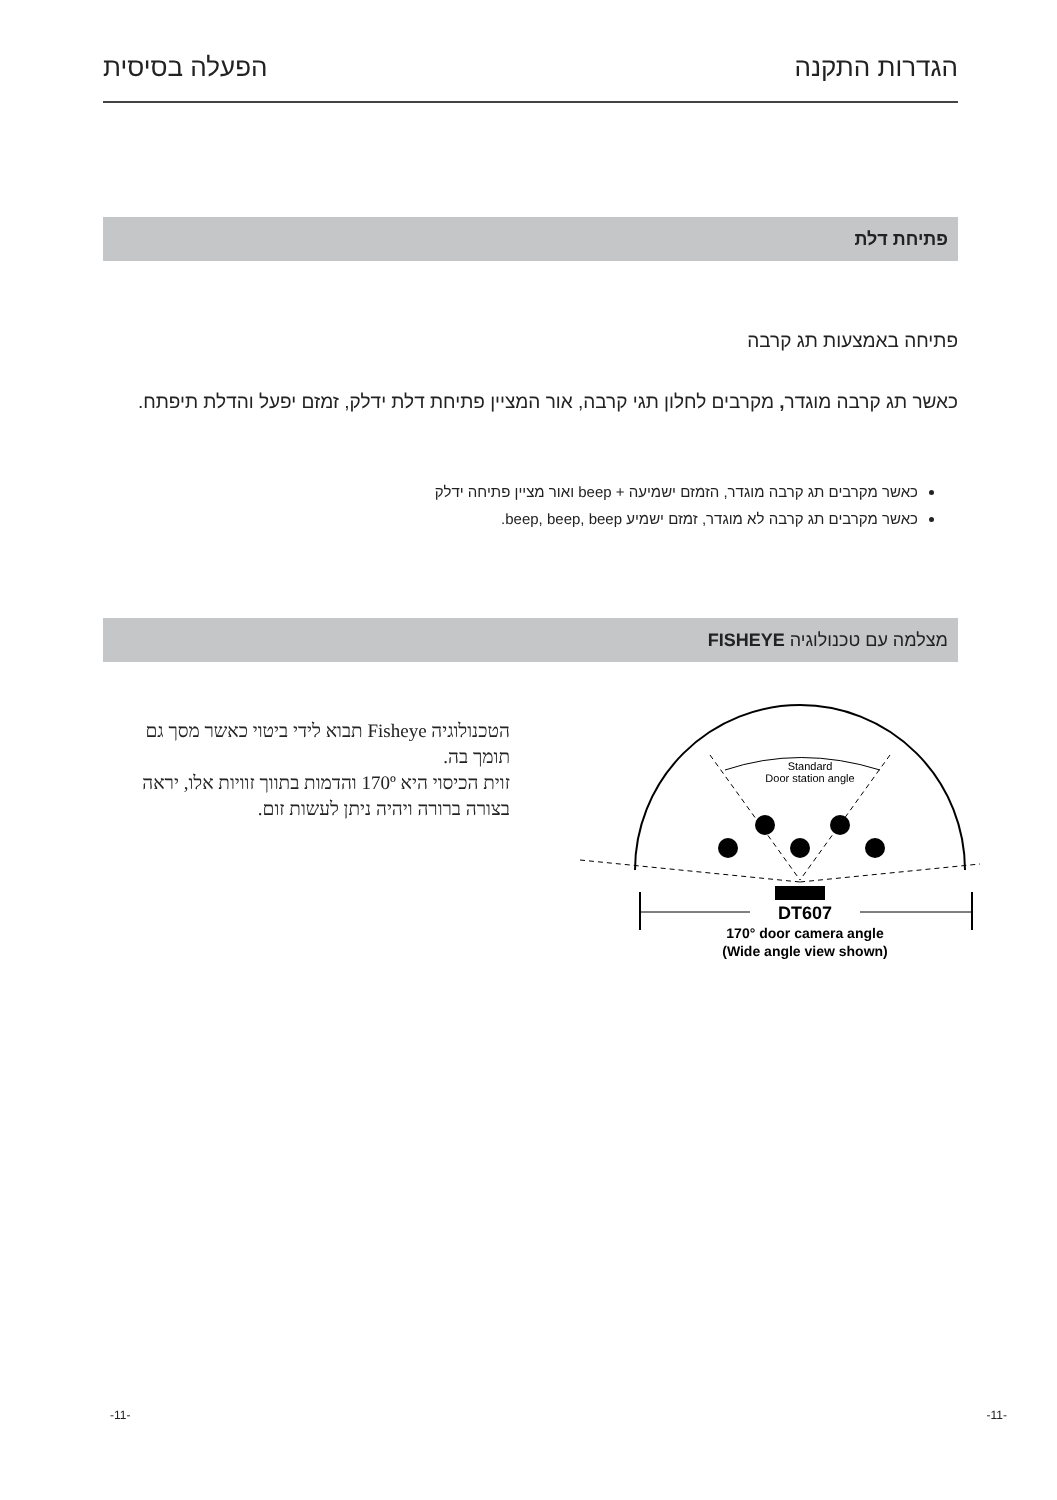הגדרות התקנה הפעלה בסיסית
פתיחת דלת
פתיחה באמצעות תג קרבה
כאשר תג קרבה מוגדר, מקרבים לחלון תגי קרבה, אור המציין פתיחת דלת ידלק, זמזם יפעל והדלת תיפתח.
כאשר מקרבים תג קרבה מוגדר, הזמזם ישמיעה + beep ואור מציין פתיחה ידלק
כאשר מקרבים תג קרבה לא מוגדר, זמזם ישמיע beep, beep, beep.
מצלמה עם טכנולוגיה FISHEYE
הטכנולוגיה Fisheye תבוא לידי ביטוי כאשר מסך גם תומך בה.
זוית הכיסוי היא 170º והדמות בתווך זוויות אלו, יראה בצורה ברורה ויהיה ניתן לעשות זום.
Standard
Door station angle
DT607
170° door camera angle
(Wide angle view shown)
-11- -11-